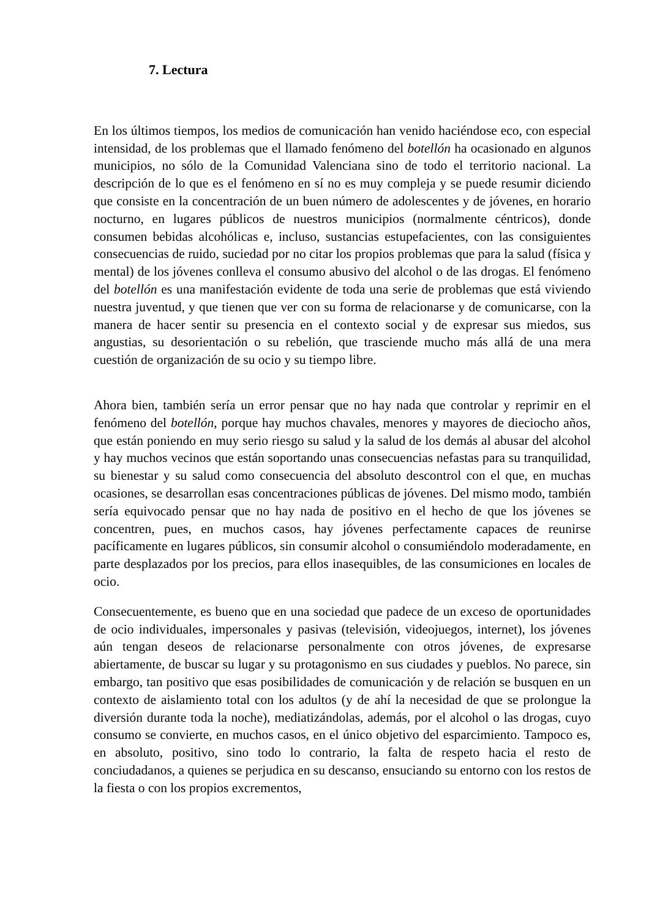7. Lectura
En los últimos tiempos, los medios de comunicación han venido haciéndose eco, con especial intensidad, de los problemas que el llamado fenómeno del botellón ha ocasionado en algunos municipios, no sólo de la Comunidad Valenciana sino de todo el territorio nacional. La descripción de lo que es el fenómeno en sí no es muy compleja y se puede resumir diciendo que consiste en la concentración de un buen número de adolescentes y de jóvenes, en horario nocturno, en lugares públicos de nuestros municipios (normalmente céntricos), donde consumen bebidas alcohólicas e, incluso, sustancias estupefacientes, con las consiguientes consecuencias de ruido, suciedad por no citar los propios problemas que para la salud (física y mental) de los jóvenes conlleva el consumo abusivo del alcohol o de las drogas. El fenómeno del botellón es una manifestación evidente de toda una serie de problemas que está viviendo nuestra juventud, y que tienen que ver con su forma de relacionarse y de comunicarse, con la manera de hacer sentir su presencia en el contexto social y de expresar sus miedos, sus angustias, su desorientación o su rebelión, que trasciende mucho más allá de una mera cuestión de organización de su ocio y su tiempo libre.
Ahora bien, también sería un error pensar que no hay nada que controlar y reprimir en el fenómeno del botellón, porque hay muchos chavales, menores y mayores de dieciocho años, que están poniendo en muy serio riesgo su salud y la salud de los demás al abusar del alcohol y hay muchos vecinos que están soportando unas consecuencias nefastas para su tranquilidad, su bienestar y su salud como consecuencia del absoluto descontrol con el que, en muchas ocasiones, se desarrollan esas concentraciones públicas de jóvenes. Del mismo modo, también sería equivocado pensar que no hay nada de positivo en el hecho de que los jóvenes se concentren, pues, en muchos casos, hay jóvenes perfectamente capaces de reunirse pacíficamente en lugares públicos, sin consumir alcohol o consumiéndolo moderadamente, en parte desplazados por los precios, para ellos inasequibles, de las consumiciones en locales de ocio.
Consecuentemente, es bueno que en una sociedad que padece de un exceso de oportunidades de ocio individuales, impersonales y pasivas (televisión, videojuegos, internet), los jóvenes aún tengan deseos de relacionarse personalmente con otros jóvenes, de expresarse abiertamente, de buscar su lugar y su protagonismo en sus ciudades y pueblos. No parece, sin embargo, tan positivo que esas posibilidades de comunicación y de relación se busquen en un contexto de aislamiento total con los adultos (y de ahí la necesidad de que se prolongue la diversión durante toda la noche), mediatizándolas, además, por el alcohol o las drogas, cuyo consumo se convierte, en muchos casos, en el único objetivo del esparcimiento. Tampoco es, en absoluto, positivo, sino todo lo contrario, la falta de respeto hacia el resto de conciudadanos, a quienes se perjudica en su descanso, ensuciando su entorno con los restos de la fiesta o con los propios excrementos,